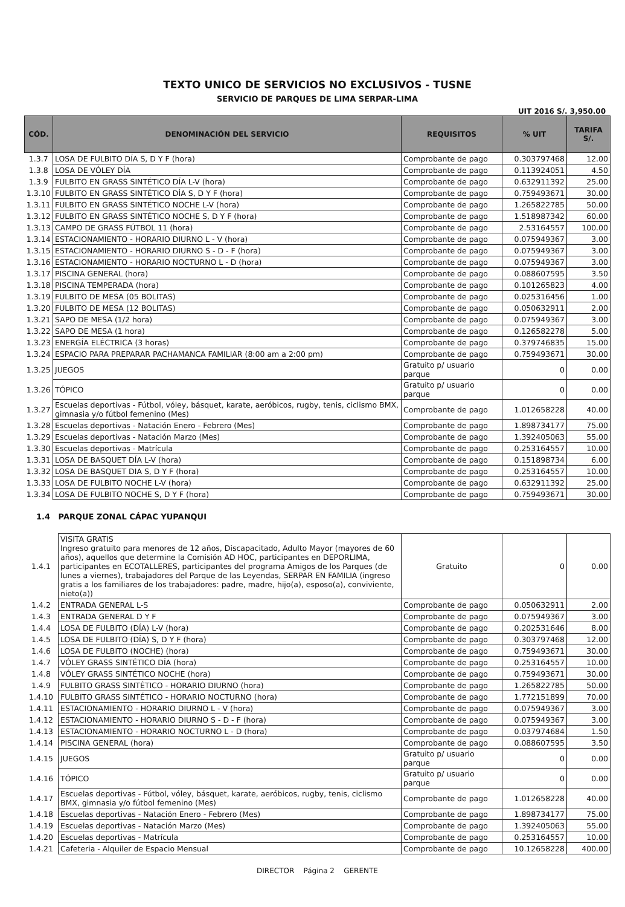TEXTO UNICO DE SERVICIOS NO EXCLUSIVOS - TUSNE
SERVICIO DE PARQUES DE LIMA SERPAR-LIMA
UIT 2016 S/. 3,950.00
| CÓD. | DENOMINACIÓN DEL SERVICIO | REQUISITOS | % UIT | TARIFA S/. |
| --- | --- | --- | --- | --- |
| 1.3.7 | LOSA DE FULBITO DÍA S, D Y F (hora) | Comprobante de pago | 0.303797468 | 12.00 |
| 1.3.8 | LOSA DE VÓLEY DÍA | Comprobante de pago | 0.113924051 | 4.50 |
| 1.3.9 | FULBITO EN GRASS SINTÉTICO DÍA L-V (hora) | Comprobante de pago | 0.632911392 | 25.00 |
| 1.3.10 | FULBITO EN GRASS SINTÉTICO DÍA S, D Y F (hora) | Comprobante de pago | 0.759493671 | 30.00 |
| 1.3.11 | FULBITO EN GRASS SINTÉTICO NOCHE L-V (hora) | Comprobante de pago | 1.265822785 | 50.00 |
| 1.3.12 | FULBITO EN GRASS SINTÉTICO NOCHE S, D Y F (hora) | Comprobante de pago | 1.518987342 | 60.00 |
| 1.3.13 | CAMPO DE GRASS FÚTBOL 11 (hora) | Comprobante de pago | 2.53164557 | 100.00 |
| 1.3.14 | ESTACIONAMIENTO - HORARIO DIURNO L - V (hora) | Comprobante de pago | 0.075949367 | 3.00 |
| 1.3.15 | ESTACIONAMIENTO - HORARIO DIURNO S - D - F (hora) | Comprobante de pago | 0.075949367 | 3.00 |
| 1.3.16 | ESTACIONAMIENTO - HORARIO NOCTURNO L - D (hora) | Comprobante de pago | 0.075949367 | 3.00 |
| 1.3.17 | PISCINA GENERAL (hora) | Comprobante de pago | 0.088607595 | 3.50 |
| 1.3.18 | PISCINA TEMPERADA (hora) | Comprobante de pago | 0.101265823 | 4.00 |
| 1.3.19 | FULBITO DE MESA (05 BOLITAS) | Comprobante de pago | 0.025316456 | 1.00 |
| 1.3.20 | FULBITO DE MESA (12 BOLITAS) | Comprobante de pago | 0.050632911 | 2.00 |
| 1.3.21 | SAPO DE MESA (1/2 hora) | Comprobante de pago | 0.075949367 | 3.00 |
| 1.3.22 | SAPO DE MESA (1 hora) | Comprobante de pago | 0.126582278 | 5.00 |
| 1.3.23 | ENERGÍA ELÉCTRICA (3 horas) | Comprobante de pago | 0.379746835 | 15.00 |
| 1.3.24 | ESPACIO PARA PREPARAR PACHAMANCA FAMILIAR (8:00 am a 2:00 pm) | Comprobante de pago | 0.759493671 | 30.00 |
| 1.3.25 | JUEGOS | Gratuito p/ usuario parque | 0 | 0.00 |
| 1.3.26 | TÓPICO | Gratuito p/ usuario parque | 0 | 0.00 |
| 1.3.27 | Escuelas deportivas - Fútbol, vóley, básquet, karate, aeróbicos, rugby, tenis, ciclismo BMX, gimnasia y/o fútbol femenino (Mes) | Comprobante de pago | 1.012658228 | 40.00 |
| 1.3.28 | Escuelas deportivas - Natación Enero - Febrero (Mes) | Comprobante de pago | 1.898734177 | 75.00 |
| 1.3.29 | Escuelas deportivas - Natación Marzo (Mes) | Comprobante de pago | 1.392405063 | 55.00 |
| 1.3.30 | Escuelas deportivas - Matrícula | Comprobante de pago | 0.253164557 | 10.00 |
| 1.3.31 | LOSA DE BASQUET DÍA L-V (hora) | Comprobante de pago | 0.151898734 | 6.00 |
| 1.3.32 | LOSA DE BASQUET DIA S, D Y F (hora) | Comprobante de pago | 0.253164557 | 10.00 |
| 1.3.33 | LOSA DE FULBITO NOCHE L-V (hora) | Comprobante de pago | 0.632911392 | 25.00 |
| 1.3.34 | LOSA DE FULBITO NOCHE S, D Y F (hora) | Comprobante de pago | 0.759493671 | 30.00 |
1.4 PARQUE ZONAL CÁPAC YUPANQUI
| 1.4.1 | VISITA GRATIS Ingreso gratuito para menores de 12 años, Discapacitado, Adulto Mayor (mayores de 60 años), aquellos que determine la Comisión AD HOC, participantes en DEPORLIMA, participantes en ECOTALLERES, participantes del programa Amigos de los Parques (de lunes a viernes), trabajadores del Parque de las Leyendas, SERPAR EN FAMILIA (ingreso gratis a los familiares de los trabajadores: padre, madre, hijo(a), esposo(a), conviviente, nieto(a)) | Gratuito | 0 | 0.00 |
| 1.4.2 | ENTRADA GENERAL L-S | Comprobante de pago | 0.050632911 | 2.00 |
| 1.4.3 | ENTRADA GENERAL D Y F | Comprobante de pago | 0.075949367 | 3.00 |
| 1.4.4 | LOSA DE FULBITO (DÍA) L-V (hora) | Comprobante de pago | 0.202531646 | 8.00 |
| 1.4.5 | LOSA DE FULBITO (DÍA) S, D Y F (hora) | Comprobante de pago | 0.303797468 | 12.00 |
| 1.4.6 | LOSA DE FULBITO (NOCHE) (hora) | Comprobante de pago | 0.759493671 | 30.00 |
| 1.4.7 | VÓLEY GRASS SINTÉTICO DÍA (hora) | Comprobante de pago | 0.253164557 | 10.00 |
| 1.4.8 | VÓLEY GRASS SINTÉTICO NOCHE (hora) | Comprobante de pago | 0.759493671 | 30.00 |
| 1.4.9 | FULBITO GRASS SINTÉTICO - HORARIO DIURNO (hora) | Comprobante de pago | 1.265822785 | 50.00 |
| 1.4.10 | FULBITO GRASS SINTÉTICO - HORARIO NOCTURNO (hora) | Comprobante de pago | 1.772151899 | 70.00 |
| 1.4.11 | ESTACIONAMIENTO - HORARIO DIURNO L - V (hora) | Comprobante de pago | 0.075949367 | 3.00 |
| 1.4.12 | ESTACIONAMIENTO - HORARIO DIURNO S - D - F (hora) | Comprobante de pago | 0.075949367 | 3.00 |
| 1.4.13 | ESTACIONAMIENTO - HORARIO NOCTURNO L - D (hora) | Comprobante de pago | 0.037974684 | 1.50 |
| 1.4.14 | PISCINA GENERAL (hora) | Comprobante de pago | 0.088607595 | 3.50 |
| 1.4.15 | JUEGOS | Gratuito p/ usuario parque | 0 | 0.00 |
| 1.4.16 | TÓPICO | Gratuito p/ usuario parque | 0 | 0.00 |
| 1.4.17 | Escuelas deportivas - Fútbol, vóley, básquet, karate, aeróbicos, rugby, tenis, ciclismo BMX, gimnasia y/o fútbol femenino (Mes) | Comprobante de pago | 1.012658228 | 40.00 |
| 1.4.18 | Escuelas deportivas - Natación Enero - Febrero (Mes) | Comprobante de pago | 1.898734177 | 75.00 |
| 1.4.19 | Escuelas deportivas - Natación Marzo (Mes) | Comprobante de pago | 1.392405063 | 55.00 |
| 1.4.20 | Escuelas deportivas - Matrícula | Comprobante de pago | 0.253164557 | 10.00 |
| 1.4.21 | Cafeteria - Alquiler de Espacio Mensual | Comprobante de pago | 10.12658228 | 400.00 |
DIRECTOR Página 2 GERENTE